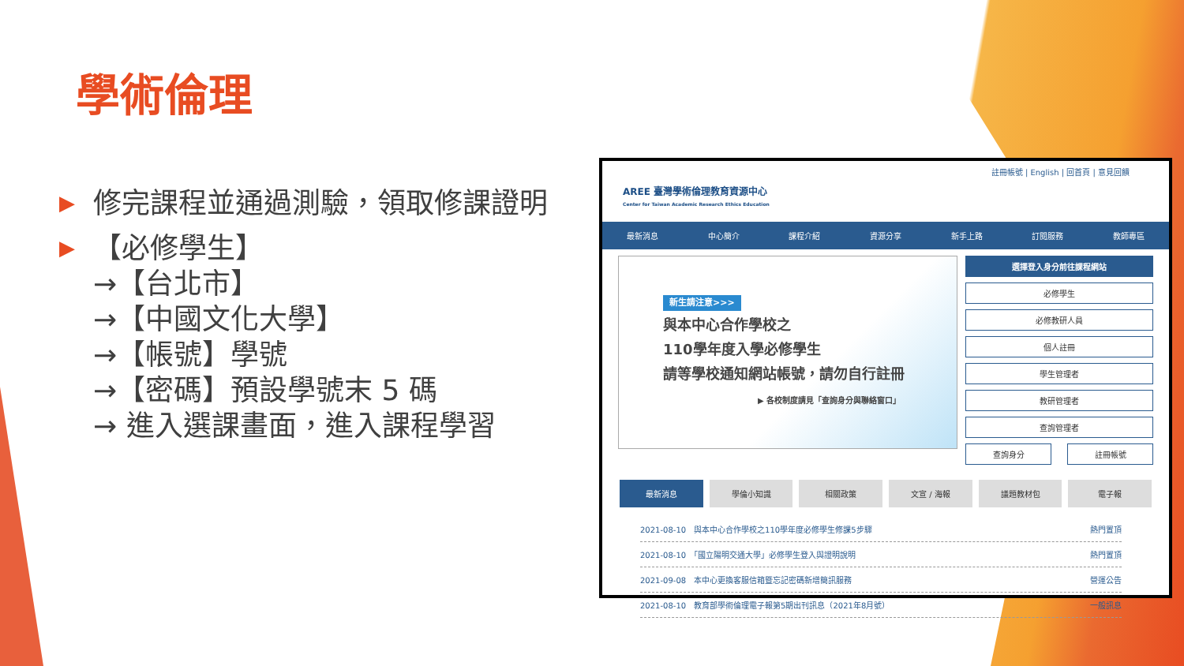學術倫理
▶ 修完課程並通過測驗，領取修課證明
▶ 【必修學生】
→【台北市】
→【中國文化大學】
→【帳號】學號
→【密碼】預設學號末 5 碼
→ 進入選課畫面，進入課程學習
註冊帳號 | English | 回首頁 | 意見回饋
AREE 臺灣學術倫理教育資源中心
Center for Taiwan Academic Research Ethics Education
最新消息 中心簡介 課程介紹 資源分享 新手上路 訂閱服務 教師專區
新生請注意>>>
與本中心合作學校之
110學年度入學必修學生
請等學校通知網站帳號，請勿自行註冊
▶ 各校制度請見「查詢身分與聯絡窗口」
選擇登入身分前往課程網站
必修學生
必修教研人員
個人註冊
學生管理者
教研管理者
查詢管理者
查詢身分 註冊帳號
最新消息 學倫小知識 相關政策 文宣 / 海報 議題教材包 電子報
2021-08-10　與本中心合作學校之110學年度必修學生修課5步驟 熱門置頂
2021-08-10　「國立陽明交通大學」必修學生登入與證明說明 熱門置頂
2021-09-08　本中心更換客服信箱暨忘記密碼新增簡訊服務 營運公告
2021-08-10　教育部學術倫理電子報第5期出刊訊息（2021年8月號） 一般訊息